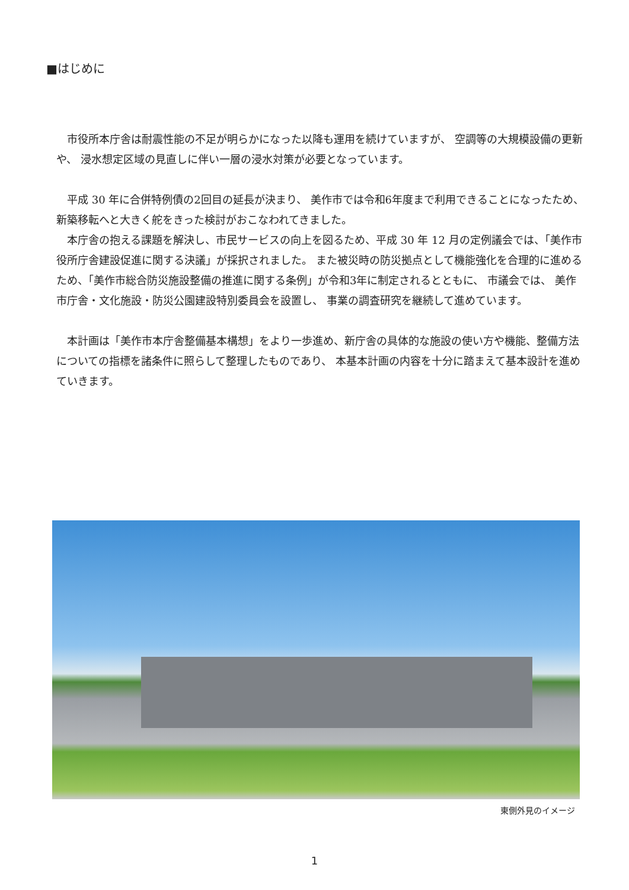■はじめに
市役所本庁舎は耐震性能の不足が明らかになった以降も運用を続けていますが、 空調等の大規模設備の更新や、 浸水想定区域の見直しに伴い一層の浸水対策が必要となっています。
平成 30 年に合併特例債の2回目の延長が決まり、 美作市では令和6年度まで利用できることになったため、 新築移転へと大きく舵をきった検討がおこなわれてきました。
本庁舎の抱える課題を解決し、市民サービスの向上を図るため、平成 30 年 12 月の定例議会では、「美作市役所庁舎建設促進に関する決議」が採択されました。 また被災時の防災拠点として機能強化を合理的に進めるため、「美作市総合防災施設整備の推進に関する条例」が令和3年に制定されるとともに、 市議会では、 美作市庁舎・文化施設・防災公園建設特別委員会を設置し、 事業の調査研究を継続して進めています。
本計画は「美作市本庁舎整備基本構想」をより一歩進め、新庁舎の具体的な施設の使い方や機能、整備方法についての指標を諸条件に照らして整理したものであり、 本基本計画の内容を十分に踏まえて基本設計を進めていきます。
東側外見のイメージ
1